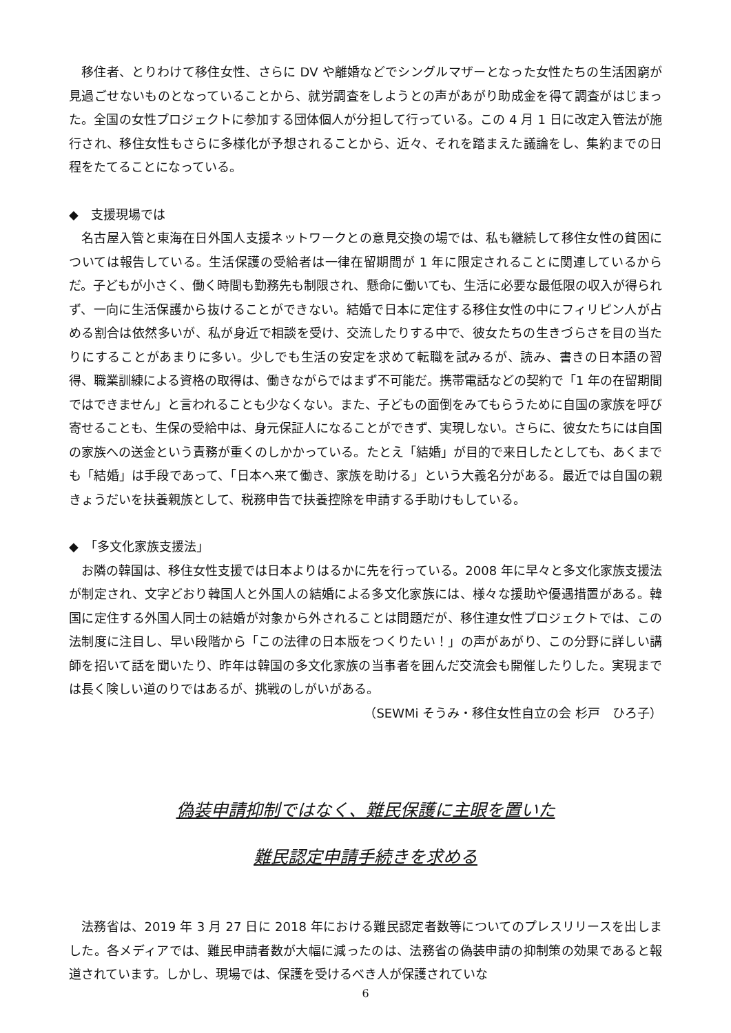移住者、とりわけて移住女性、さらに DV や離婚などでシングルマザーとなった女性たちの生活困窮が見過ごせないものとなっていることから、就労調査をしようとの声があがり助成金を得て調査がはじまった。全国の女性プロジェクトに参加する団体個人が分担して行っている。この 4 月 1 日に改定入管法が施行され、移住女性もさらに多様化が予想されることから、近々、それを踏まえた議論をし、集約までの日程をたてることになっている。
◆　支援現場では
名古屋入管と東海在日外国人支援ネットワークとの意見交換の場では、私も継続して移住女性の貧困については報告している。生活保護の受給者は一律在留期間が 1 年に限定されることに関連しているからだ。子どもが小さく、働く時間も勤務先も制限され、懸命に働いても、生活に必要な最低限の収入が得られず、一向に生活保護から抜けることができない。結婚で日本に定住する移住女性の中にフィリピン人が占める割合は依然多いが、私が身近で相談を受け、交流したりする中で、彼女たちの生きづらさを目の当たりにすることがあまりに多い。少しでも生活の安定を求めて転職を試みるが、読み、書きの日本語の習得、職業訓練による資格の取得は、働きながらではまず不可能だ。携帯電話などの契約で「1 年の在留期間ではできません」と言われることも少なくない。また、子どもの面倒をみてもらうために自国の家族を呼び寄せることも、生保の受給中は、身元保証人になることができず、実現しない。さらに、彼女たちには自国の家族への送金という責務が重くのしかかっている。たとえ「結婚」が目的で来日したとしても、あくまでも「結婚」は手段であって、「日本へ来て働き、家族を助ける」という大義名分がある。最近では自国の親きょうだいを扶養親族として、税務申告で扶養控除を申請する手助けもしている。
◆　「多文化家族支援法」
お隣の韓国は、移住女性支援では日本よりはるかに先を行っている。2008 年に早々と多文化家族支援法が制定され、文字どおり韓国人と外国人の結婚による多文化家族には、様々な援助や優遇措置がある。韓国に定住する外国人同士の結婚が対象から外されることは問題だが、移住連女性プロジェクトでは、この法制度に注目し、早い段階から「この法律の日本版をつくりたい！」の声があがり、この分野に詳しい講師を招いて話を聞いたり、昨年は韓国の多文化家族の当事者を囲んだ交流会も開催したりした。実現までは長く険しい道のりではあるが、挑戦のしがいがある。
（SEWMi そうみ・移住女性自立の会 杉戸　ひろ子）
偽装申請抑制ではなく、難民保護に主眼を置いた
難民認定申請手続きを求める
法務省は、2019 年 3 月 27 日に 2018 年における難民認定者数等についてのプレスリリースを出しました。各メディアでは、難民申請者数が大幅に減ったのは、法務省の偽装申請の抑制策の効果であると報道されています。しかし、現場では、保護を受けるべき人が保護されていな
6